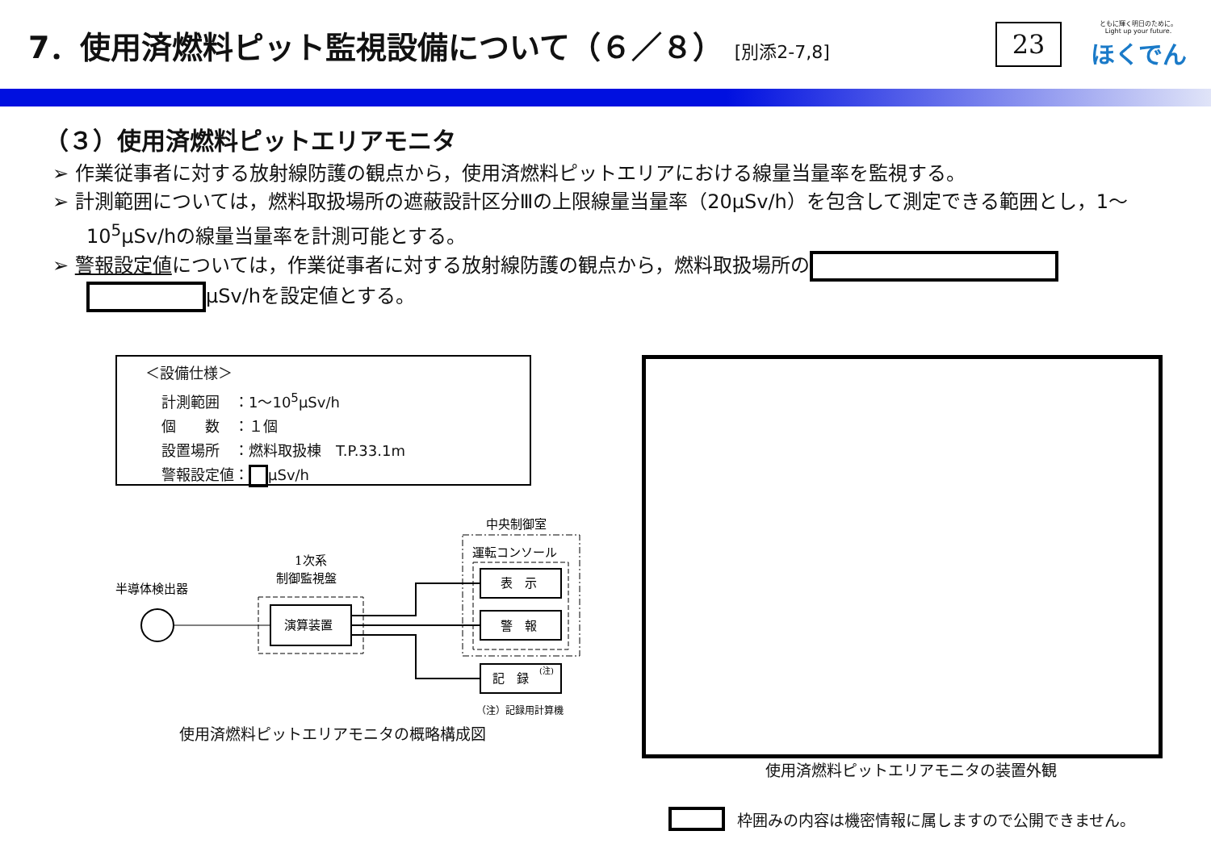7．使用済燃料ピット監視設備について（６／８） [別添2-7,8]
23
ともに輝く明日のために。
Light up your future.
ほくでん
（３）使用済燃料ピットエリアモニタ
➢ 作業従事者に対する放射線防護の観点から，使用済燃料ピットエリアにおける線量当量率を監視する。
➢ 計測範囲については，燃料取扱場所の遮蔽設計区分Ⅲの上限線量当量率（20μSv/h）を包含して測定できる範囲とし，1～10<sup>5</sup>μSv/hの線量当量率を計測可能とする。
➢ 警報設定値については，作業従事者に対する放射線防護の観点から，燃料取扱場所の μSv/hを設定値とする。
＜設備仕様＞
計測範囲　：1～10<sup>5</sup>μSv/h
個　　数　：１個
設置場所　：燃料取扱棟　T.P.33.1m
警報設定値： μSv/h
中央制御室
運転コンソール
表　示
警　報
記　録
(注)
1次系
制御監視盤
演算装置
半導体検出器
（注）記録用計算機
使用済燃料ピットエリアモニタの概略構成図
使用済燃料ピットエリアモニタの装置外観
枠囲みの内容は機密情報に属しますので公開できません。